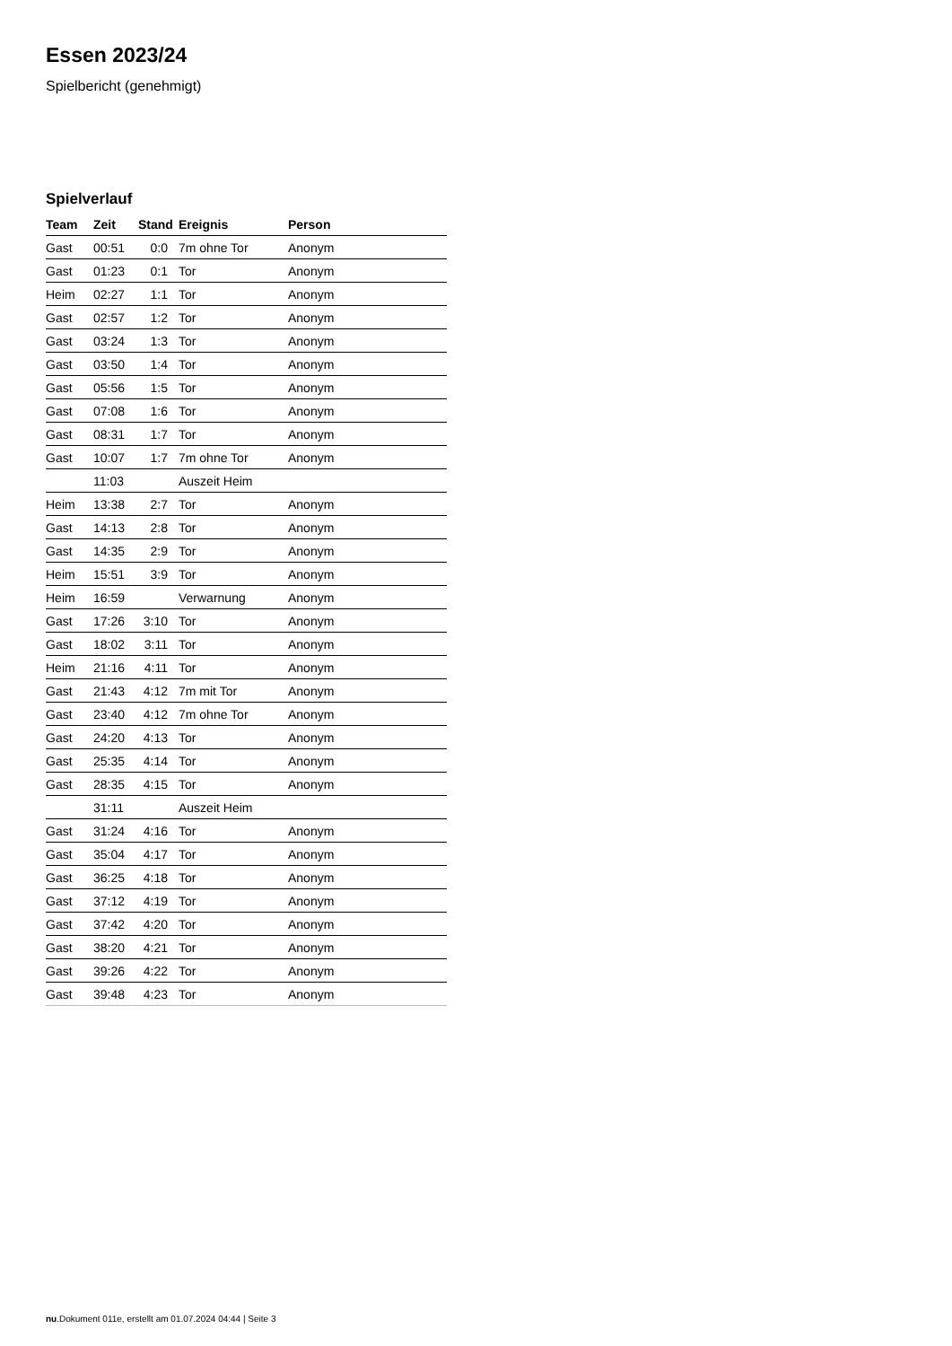Essen 2023/24
Spielbericht (genehmigt)
Spielverlauf
| Team | Zeit | Stand | Ereignis | Person |
| --- | --- | --- | --- | --- |
| Gast | 00:51 | 0:0 | 7m ohne Tor | Anonym |
| Gast | 01:23 | 0:1 | Tor | Anonym |
| Heim | 02:27 | 1:1 | Tor | Anonym |
| Gast | 02:57 | 1:2 | Tor | Anonym |
| Gast | 03:24 | 1:3 | Tor | Anonym |
| Gast | 03:50 | 1:4 | Tor | Anonym |
| Gast | 05:56 | 1:5 | Tor | Anonym |
| Gast | 07:08 | 1:6 | Tor | Anonym |
| Gast | 08:31 | 1:7 | Tor | Anonym |
| Gast | 10:07 | 1:7 | 7m ohne Tor | Anonym |
| | 11:03 | | Auszeit Heim | |
| Heim | 13:38 | 2:7 | Tor | Anonym |
| Gast | 14:13 | 2:8 | Tor | Anonym |
| Gast | 14:35 | 2:9 | Tor | Anonym |
| Heim | 15:51 | 3:9 | Tor | Anonym |
| Heim | 16:59 | | Verwarnung | Anonym |
| Gast | 17:26 | 3:10 | Tor | Anonym |
| Gast | 18:02 | 3:11 | Tor | Anonym |
| Heim | 21:16 | 4:11 | Tor | Anonym |
| Gast | 21:43 | 4:12 | 7m mit Tor | Anonym |
| Gast | 23:40 | 4:12 | 7m ohne Tor | Anonym |
| Gast | 24:20 | 4:13 | Tor | Anonym |
| Gast | 25:35 | 4:14 | Tor | Anonym |
| Gast | 28:35 | 4:15 | Tor | Anonym |
| | 31:11 | | Auszeit Heim | |
| Gast | 31:24 | 4:16 | Tor | Anonym |
| Gast | 35:04 | 4:17 | Tor | Anonym |
| Gast | 36:25 | 4:18 | Tor | Anonym |
| Gast | 37:12 | 4:19 | Tor | Anonym |
| Gast | 37:42 | 4:20 | Tor | Anonym |
| Gast | 38:20 | 4:21 | Tor | Anonym |
| Gast | 39:26 | 4:22 | Tor | Anonym |
| Gast | 39:48 | 4:23 | Tor | Anonym |
nu.Dokument 011e, erstellt am 01.07.2024 04:44 | Seite 3